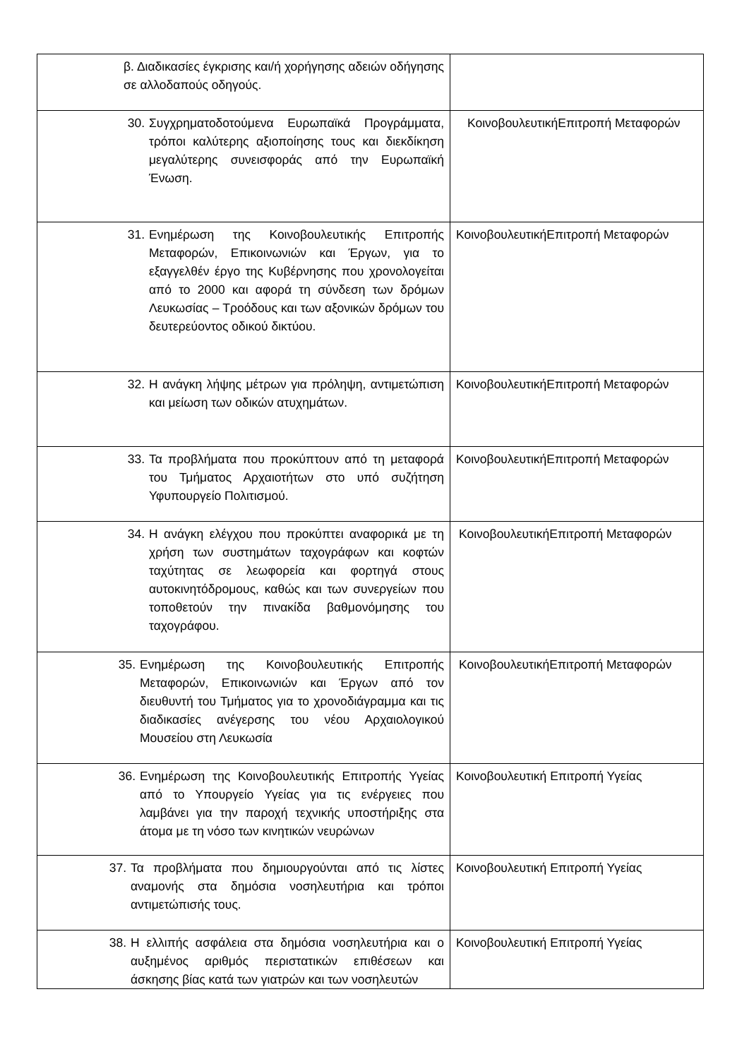| β. Διαδικασίες έγκρισης και/ή χορήγησης αδειών οδήγησης σε αλλοδαπούς οδηγούς. | |
| 30. Συγχρηματοδοτούμενα Ευρωπαϊκά Προγράμματα, τρόποι καλύτερης αξιοποίησης τους και διεκδίκηση μεγαλύτερης συνεισφοράς από την Ευρωπαϊκή Ένωση. | ΚοινοβουλευτικήΕπιτροπή Μεταφορών |
| 31. Ενημέρωση της Κοινοβουλευτικής Επιτροπής Μεταφορών, Επικοινωνιών και Έργων, για το εξαγγελθέν έργο της Κυβέρνησης που χρονολογείται από το 2000 και αφορά τη σύνδεση των δρόμων Λευκωσίας – Τροόδους και των αξονικών δρόμων του δευτερεύοντος οδικού δικτύου. | ΚοινοβουλευτικήΕπιτροπή Μεταφορών |
| 32. Η ανάγκη λήψης μέτρων για πρόληψη, αντιμετώπιση και μείωση των οδικών ατυχημάτων. | ΚοινοβουλευτικήΕπιτροπή Μεταφορών |
| 33. Τα προβλήματα που προκύπτουν από τη μεταφορά του Τμήματος Αρχαιοτήτων στο υπό συζήτηση Υφυπουργείο Πολιτισμού. | ΚοινοβουλευτικήΕπιτροπή Μεταφορών |
| 34. Η ανάγκη ελέγχου που προκύπτει αναφορικά με τη χρήση των συστημάτων ταχογράφων και κοφτών ταχύτητας σε λεωφορεία και φορτηγά στους αυτοκινητόδρομους, καθώς και των συνεργείων που τοποθετούν την πινακίδα βαθμονόμησης του ταχογράφου. | ΚοινοβουλευτικήΕπιτροπή Μεταφορών |
| 35. Ενημέρωση της Κοινοβουλευτικής Επιτροπής Μεταφορών, Επικοινωνιών και Έργων από τον διευθυντή του Τμήματος για το χρονοδιάγραμμα και τις διαδικασίες ανέγερσης του νέου Αρχαιολογικού Μουσείου στη Λευκωσία | ΚοινοβουλευτικήΕπιτροπή Μεταφορών |
| 36. Ενημέρωση της Κοινοβουλευτικής Επιτροπής Υγείας από το Υπουργείο Υγείας για τις ενέργειες που λαμβάνει για την παροχή τεχνικής υποστήριξης στα άτομα με τη νόσο των κινητικών νευρώνων | Κοινοβουλευτική Επιτροπή Υγείας |
| 37. Τα προβλήματα που δημιουργούνται από τις λίστες αναμονής στα δημόσια νοσηλευτήρια και τρόποι αντιμετώπισής τους. | Κοινοβουλευτική Επιτροπή Υγείας |
| 38. Η ελλιπής ασφάλεια στα δημόσια νοσηλευτήρια και ο αυξημένος αριθμός περιστατικών επιθέσεων και άσκησης βίας κατά των γιατρών και των νοσηλευτών | Κοινοβουλευτική Επιτροπή Υγείας |